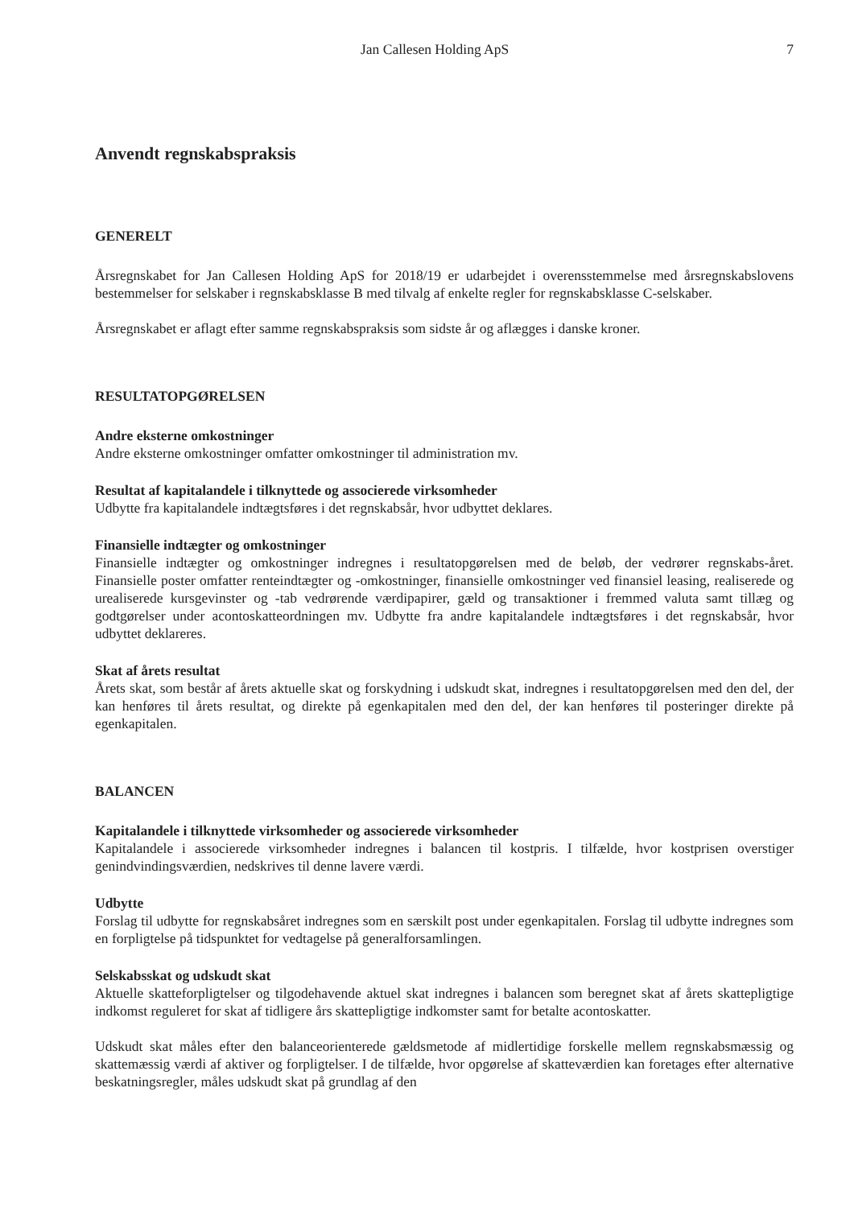Jan Callesen Holding ApS 7
Anvendt regnskabspraksis
GENERELT
Årsregnskabet for Jan Callesen Holding ApS for 2018/19 er udarbejdet i overensstemmelse med årsregnskabslovens bestemmelser for selskaber i regnskabsklasse B med tilvalg af enkelte regler for regnskabsklasse C-selskaber.
Årsregnskabet er aflagt efter samme regnskabspraksis som sidste år og aflægges i danske kroner.
RESULTATOPGØRELSEN
Andre eksterne omkostninger
Andre eksterne omkostninger omfatter omkostninger til administration mv.
Resultat af kapitalandele i tilknyttede og associerede virksomheder
Udbytte fra kapitalandele indtægtsføres i det regnskabsår, hvor udbyttet deklares.
Finansielle indtægter og omkostninger
Finansielle indtægter og omkostninger indregnes i resultatopgørelsen med de beløb, der vedrører regnskabs-året. Finansielle poster omfatter renteindtægter og -omkostninger, finansielle omkostninger ved finansiel leasing, realiserede og urealiserede kursgevinster og -tab vedrørende værdipapirer, gæld og transaktioner i fremmed valuta samt tillæg og godtgørelser under acontoskatteordningen mv. Udbytte fra andre kapitalandele indtægtsføres i det regnskabsår, hvor udbyttet deklareres.
Skat af årets resultat
Årets skat, som består af årets aktuelle skat og forskydning i udskudt skat, indregnes i resultatopgørelsen med den del, der kan henføres til årets resultat, og direkte på egenkapitalen med den del, der kan henføres til posteringer direkte på egenkapitalen.
BALANCEN
Kapitalandele i tilknyttede virksomheder og associerede virksomheder
Kapitalandele i associerede virksomheder indregnes i balancen til kostpris. I tilfælde, hvor kostprisen overstiger genindvindingsværdien, nedskrives til denne lavere værdi.
Udbytte
Forslag til udbytte for regnskabsåret indregnes som en særskilt post under egenkapitalen. Forslag til udbytte indregnes som en forpligtelse på tidspunktet for vedtagelse på generalforsamlingen.
Selskabsskat og udskudt skat
Aktuelle skatteforpligtelser og tilgodehavende aktuel skat indregnes i balancen som beregnet skat af årets skattepligtige indkomst reguleret for skat af tidligere års skattepligtige indkomster samt for betalte acontoskatter.
Udskudt skat måles efter den balanceorienterede gældsmetode af midlertidige forskelle mellem regnskabsmæssig og skattemæssig værdi af aktiver og forpligtelser. I de tilfælde, hvor opgørelse af skatteværdien kan foretages efter alternative beskatningsregler, måles udskudt skat på grundlag af den